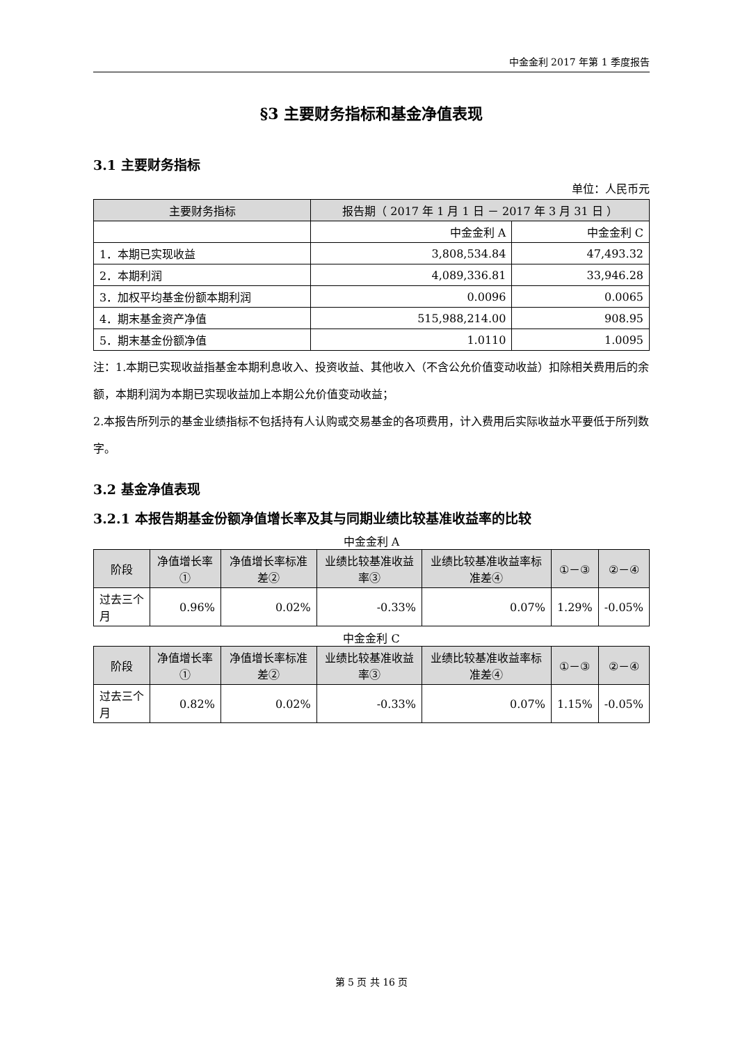中金金利 2017 年第 1 季度报告
§3 主要财务指标和基金净值表现
3.1 主要财务指标
单位：人民币元
| 主要财务指标 | 报告期（ 2017 年 1 月 1 日 － 2017 年 3 月 31 日 ） | |
| --- | --- | --- |
| | 中金金利 A | 中金金利 C |
| 1．本期已实现收益 | 3,808,534.84 | 47,493.32 |
| 2．本期利润 | 4,089,336.81 | 33,946.28 |
| 3．加权平均基金份额本期利润 | 0.0096 | 0.0065 |
| 4．期末基金资产净值 | 515,988,214.00 | 908.95 |
| 5．期末基金份额净值 | 1.0110 | 1.0095 |
注：1.本期已实现收益指基金本期利息收入、投资收益、其他收入（不含公允价值变动收益）扣除相关费用后的余额，本期利润为本期已实现收益加上本期公允价值变动收益；
2.本报告所列示的基金业绩指标不包括持有人认购或交易基金的各项费用，计入费用后实际收益水平要低于所列数字。
3.2 基金净值表现
3.2.1 本报告期基金份额净值增长率及其与同期业绩比较基准收益率的比较
中金金利 A
| 阶段 | 净值增长率① | 净值增长率标准差② | 业绩比较基准收益率③ | 业绩比较基准收益率标准差④ | ①－③ | ②－④ |
| --- | --- | --- | --- | --- | --- | --- |
| 过去三个月 | 0.96% | 0.02% | -0.33% | 0.07% | 1.29% | -0.05% |
中金金利 C
| 阶段 | 净值增长率① | 净值增长率标准差② | 业绩比较基准收益率③ | 业绩比较基准收益率标准差④ | ①－③ | ②－④ |
| --- | --- | --- | --- | --- | --- | --- |
| 过去三个月 | 0.82% | 0.02% | -0.33% | 0.07% | 1.15% | -0.05% |
第 5 页 共 16 页